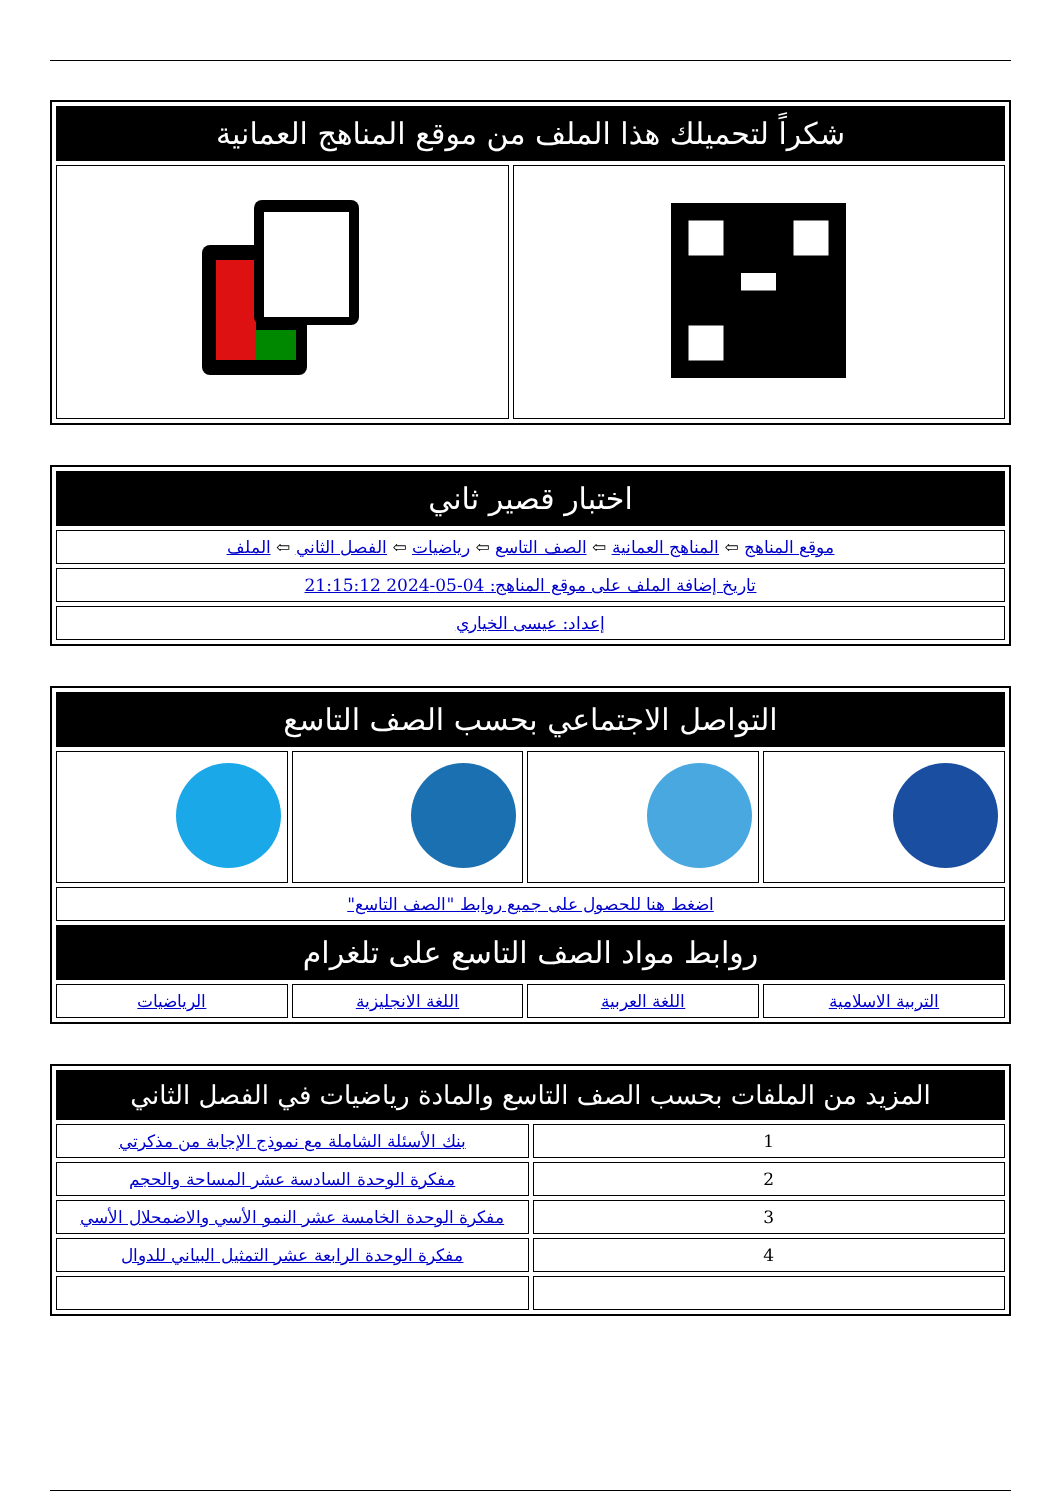| شكراً لتحميلك هذا الملف من موقع المناهج العمانية | |
| --- | --- |
| اختبار قصير ثاني |
| --- |
| موقع المناهج ⇦ المناهج العمانية ⇦ الصف التاسع ⇦ رياضيات ⇦ الفصل الثاني ⇦ الملف |
| تاريخ إضافة الملف على موقع المناهج: 04-05-2024 21:15:12 |
| إعداد: عيسى الخياري |
| التواصل الاجتماعي بحسب الصف التاسع | | | |
| --- | --- | --- | --- |
| اضغط هنا للحصول على جميع روابط "الصف التاسع" | | | |
| روابط مواد الصف التاسع على تلغرام | | | |
| التربية الاسلامية | اللغة العربية | اللغة الانجليزية | الرياضيات |
| المزيد من الملفات بحسب الصف التاسع والمادة رياضيات في الفصل الثاني | |
| --- | --- |
| 1 | بنك الأسئلة الشاملة مع نموذج الإجابة من مذكرتي |
| 2 | مفكرة الوحدة السادسة عشر المساحة والحجم |
| 3 | مفكرة الوحدة الخامسة عشر النمو الأسي والاضمحلال الأسي |
| 4 | مفكرة الوحدة الرابعة عشر التمثيل البياني للدوال |